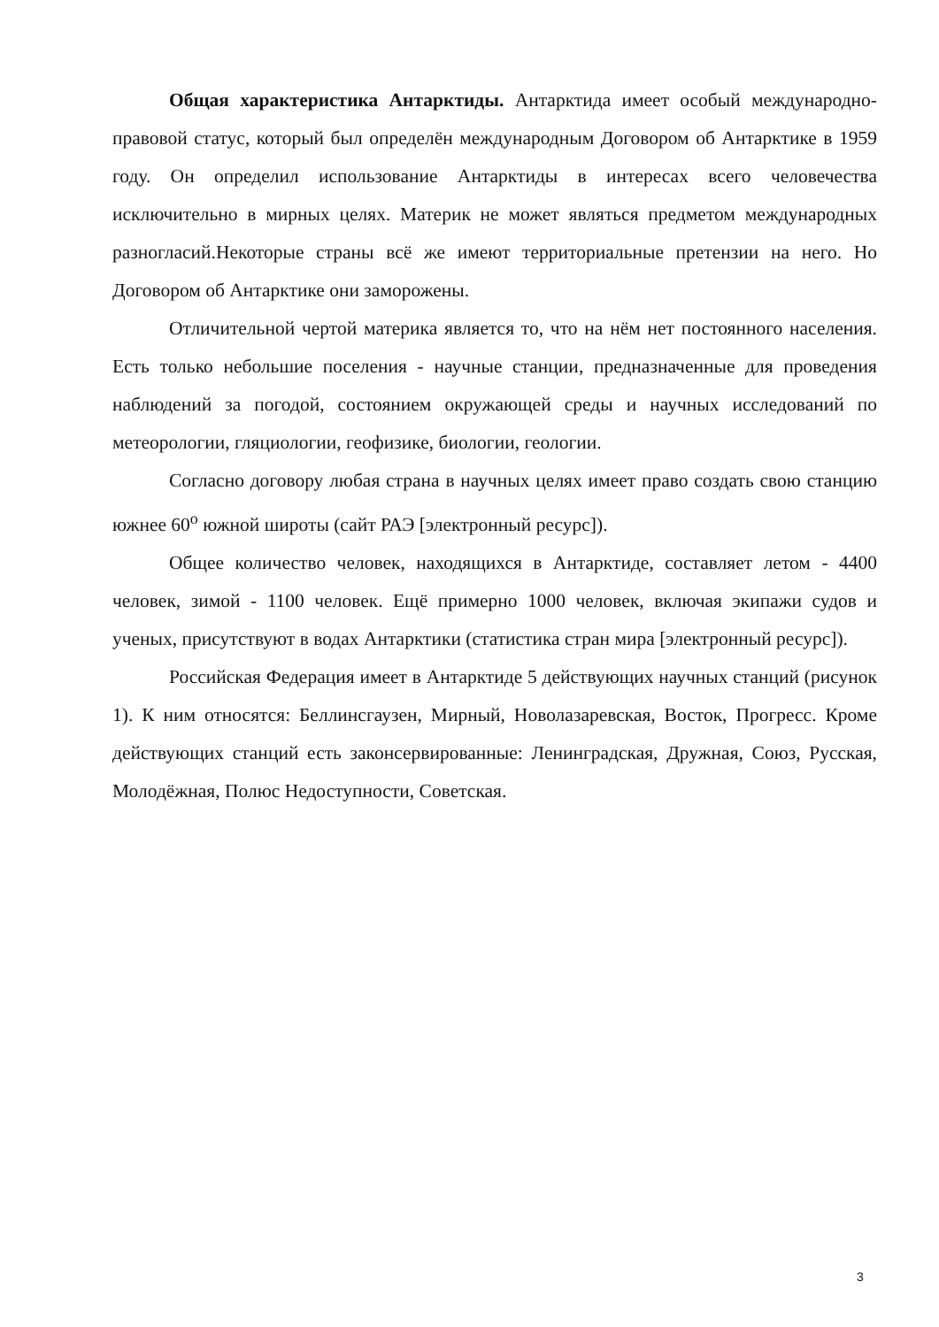Общая характеристика Антарктиды. Антарктида имеет особый международно-правовой статус, который был определён международным Договором об Антарктике в 1959 году. Он определил использование Антарктиды в интересах всего человечества исключительно в мирных целях. Материк не может являться предметом международных разногласий.Некоторые страны всё же имеют территориальные претензии на него. Но Договором об Антарктике они заморожены.
Отличительной чертой материка является то, что на нём нет постоянного населения. Есть только небольшие поселения - научные станции, предназначенные для проведения наблюдений за погодой, состоянием окружающей среды и научных исследований по метеорологии, гляциологии, геофизике, биологии, геологии.
Согласно договору любая страна в научных целях имеет право создать свою станцию южнее 60<sup>o</sup> южной широты (сайт РАЭ [электронный ресурс]).
Общее количество человек, находящихся в Антарктиде, составляет летом - 4400 человек, зимой - 1100 человек. Ещё примерно 1000 человек, включая экипажи судов и ученых, присутствуют в водах Антарктики (статистика стран мира [электронный ресурс]).
Российская Федерация имеет в Антарктиде 5 действующих научных станций (рисунок 1). К ним относятся: Беллинсгаузен, Мирный, Новолазаревская, Восток, Прогресс. Кроме действующих станций есть законсервированные: Ленинградская, Дружная, Союз, Русская, Молодёжная, Полюс Недоступности, Советская.
3